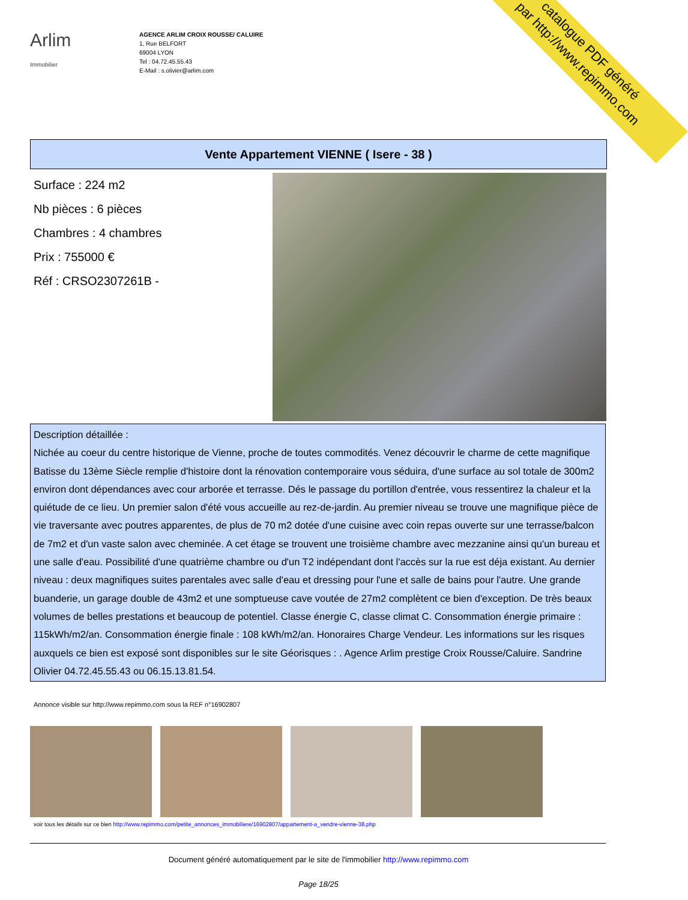catalogue PDF généré
par http://www.repimmo.com
Arlim
Immobilier
AGENCE ARLIM CROIX ROUSSE/ CALUIRE
1, Rue BELFORT
69004 LYON
Tel : 04.72.45.55.43
E-Mail : s.olivier@arlim.com
Vente Appartement VIENNE ( Isere - 38 )
Surface : 224 m2
Nb pièces : 6 pièces
Chambres : 4 chambres
Prix : 755000 €
Réf : CRSO2307261B -
Description détaillée :
Nichée au coeur du centre historique de Vienne, proche de toutes commodités. Venez découvrir le charme de cette magnifique Batisse du 13ème Siècle remplie d'histoire dont la rénovation contemporaire vous séduira, d'une surface au sol totale de 300m2 environ dont dépendances avec cour arborée et terrasse. Dés le passage du portillon d'entrée, vous ressentirez la chaleur et la quiétude de ce lieu. Un premier salon d'été vous accueille au rez-de-jardin. Au premier niveau se trouve une magnifique pièce de vie traversante avec poutres apparentes, de plus de 70 m2 dotée d'une cuisine avec coin repas ouverte sur une terrasse/balcon de 7m2 et d'un vaste salon avec cheminée. A cet étage se trouvent une troisième chambre avec mezzanine ainsi qu'un bureau et une salle d'eau. Possibilité d'une quatrième chambre ou d'un T2 indépendant dont l'accès sur la rue est déja existant. Au dernier niveau : deux magnifiques suites parentales avec salle d'eau et dressing pour l'une et salle de bains pour l'autre. Une grande buanderie, un garage double de 43m2 et une somptueuse cave voutée de 27m2 complètent ce bien d'exception. De très beaux volumes de belles prestations et beaucoup de potentiel. Classe énergie C, classe climat C. Consommation énergie primaire : 115kWh/m2/an. Consommation énergie finale : 108 kWh/m2/an. Honoraires Charge Vendeur. Les informations sur les risques auxquels ce bien est exposé sont disponibles sur le site Géorisques : . Agence Arlim prestige Croix Rousse/Caluire. Sandrine Olivier 04.72.45.55.43 ou 06.15.13.81.54.
Annonce visible sur http://www.repimmo.com sous la REF n°16902807
voir tous les détails sur ce bien http://www.repimmo.com/petite_annonces_immobiliere/16902807/appartement-a_vendre-vienne-38.php
Document généré automatiquement par le site de l'immobilier http://www.repimmo.com
Page 18/25